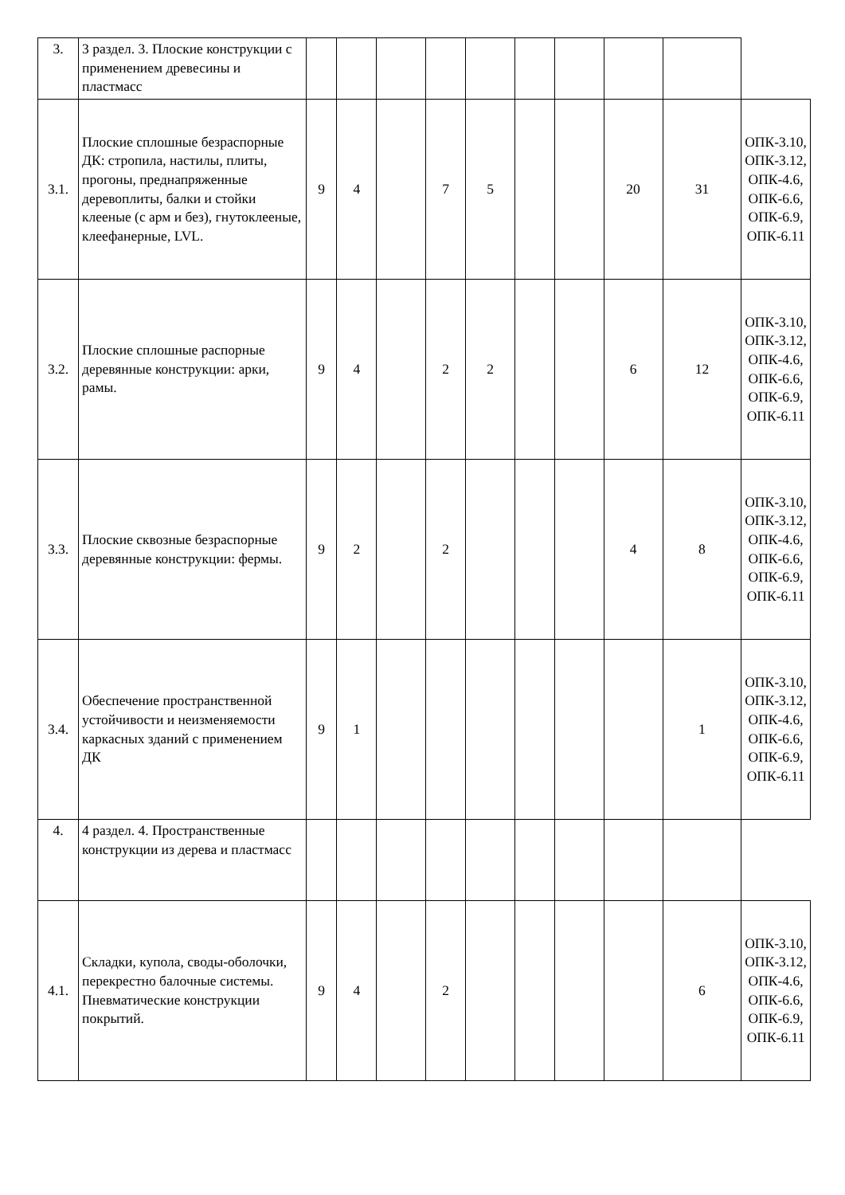| 3. | 3 раздел. 3. Плоские конструкции с применением древесины и пластмасс | | | | | | | | | | |
| 3.1. | Плоские сплошные безраспорные ДК: стропила, настилы, плиты, прогоны, преднапряженные деревоплиты, балки и стойки клееные (с арм и без), гнутоклееные, клеефанерные, LVL. | 9 | 4 | | 7 | 5 | | | 20 | 31 | ОПК-3.10, ОПК-3.12, ОПК-4.6, ОПК-6.6, ОПК-6.9, ОПК-6.11 |
| 3.2. | Плоские сплошные распорные деревянные конструкции: арки, рамы. | 9 | 4 | | 2 | 2 | | | 6 | 12 | ОПК-3.10, ОПК-3.12, ОПК-4.6, ОПК-6.6, ОПК-6.9, ОПК-6.11 |
| 3.3. | Плоские сквозные безраспорные деревянные конструкции: фермы. | 9 | 2 | | 2 | | | | 4 | 8 | ОПК-3.10, ОПК-3.12, ОПК-4.6, ОПК-6.6, ОПК-6.9, ОПК-6.11 |
| 3.4. | Обеспечение пространственной устойчивости и неизменяемости каркасных зданий с применением ДК | 9 | 1 | | | | | | | 1 | ОПК-3.10, ОПК-3.12, ОПК-4.6, ОПК-6.6, ОПК-6.9, ОПК-6.11 |
| 4. | 4 раздел. 4. Пространственные конструкции из дерева и пластмасс | | | | | | | | | | |
| 4.1. | Складки, купола, своды-оболочки, перекрестно балочные системы. Пневматические конструкции покрытий. | 9 | 4 | | 2 | | | | | 6 | ОПК-3.10, ОПК-3.12, ОПК-4.6, ОПК-6.6, ОПК-6.9, ОПК-6.11 |